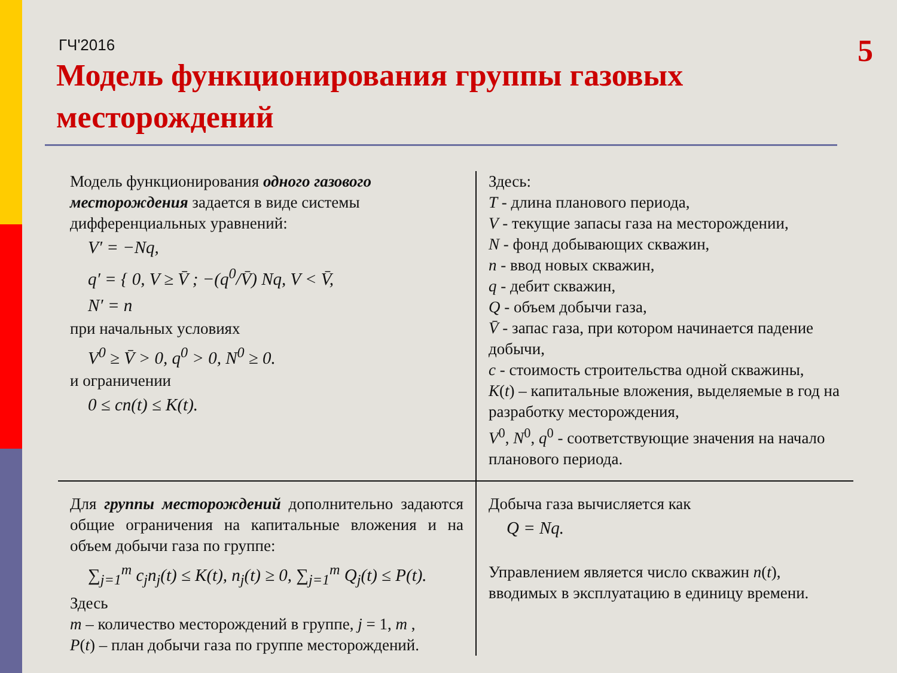ГЧ'2016
5
Модель функционирования группы газовых месторождений
Модель функционирования одного газового месторождения задается в виде системы дифференциальных уравнений:
V′ = −Nq,
q′ = { 0, V ≥ V̄ ; −(q<sup>0</sup>/V̄) Nq, V < V̄,
N′ = n
при начальных условиях
V<sup>0</sup> ≥ V̄ > 0, q<sup>0</sup> > 0, N<sup>0</sup> ≥ 0.
и ограничении
0 ≤ cn(t) ≤ K(t).
Здесь:
T - длина планового периода,
V - текущие запасы газа на месторождении,
N - фонд добывающих скважин,
n - ввод новых скважин,
q - дебит скважин,
Q - объем добычи газа,
V̄ - запас газа, при котором начинается падение добычи,
c - стоимость строительства одной скважины,
K(t) – капитальные вложения, выделяемые в год на разработку месторождения,
V<sup>0</sup>, N<sup>0</sup>, q<sup>0</sup> - соответствующие значения на начало планового периода.
Для группы месторождений дополнительно задаются общие ограничения на капитальные вложения и на объем добычи газа по группе:
∑<sub>j=1</sub><sup>m</sup> c<sub>j</sub>n<sub>j</sub>(t) ≤ K(t), n<sub>j</sub>(t) ≥ 0, ∑<sub>j=1</sub><sup>m</sup> Q<sub>j</sub>(t) ≤ P(t).
Здесь
m – количество месторождений в группе, j = 1, m ,
P(t) – план добычи газа по группе месторождений.
Добыча газа вычисляется как
Q = Nq.
Управлением является число скважин n(t), вводимых в эксплуатацию в единицу времени.